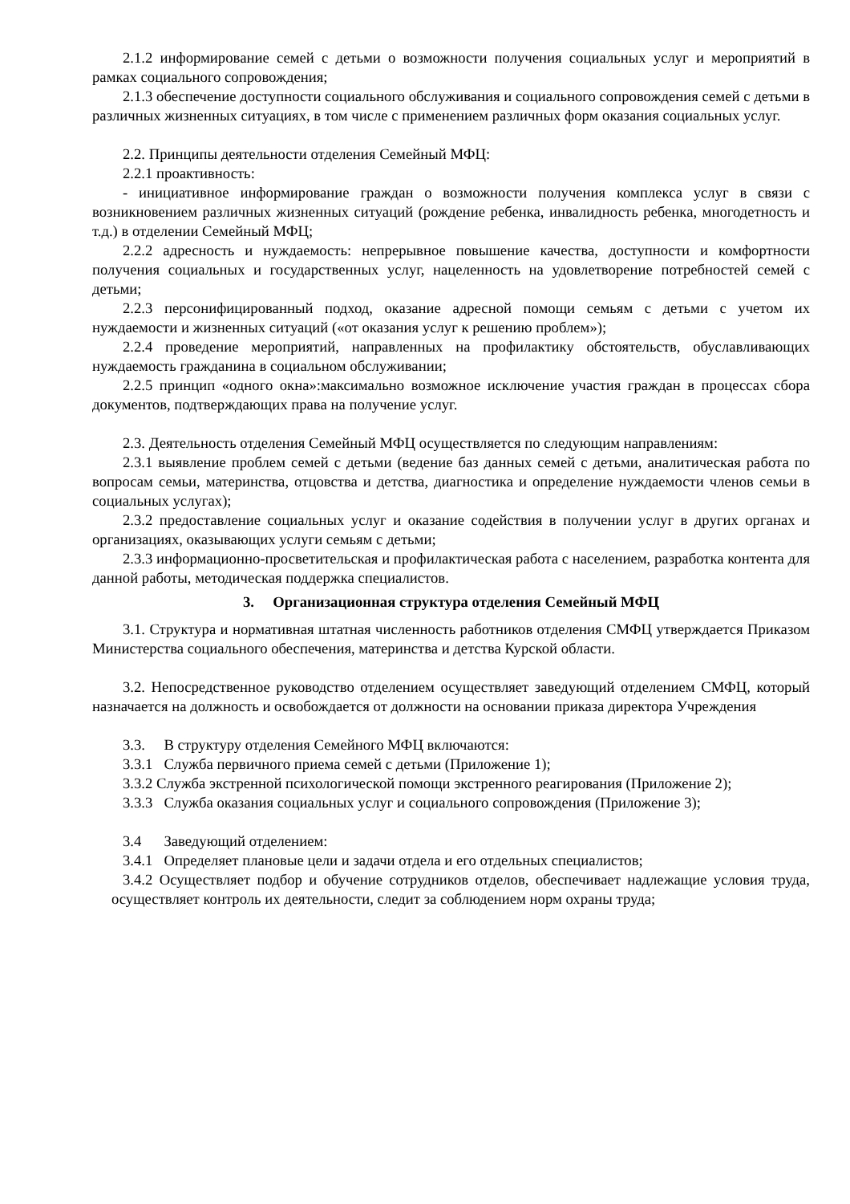2.1.2 информирование семей с детьми о возможности получения социальных услуг и мероприятий в рамках социального сопровождения;
2.1.3 обеспечение доступности социального обслуживания и социального сопровождения семей с детьми в различных жизненных ситуациях, в том числе с применением различных форм оказания социальных услуг.
2.2. Принципы деятельности отделения Семейный МФЦ:
2.2.1 проактивность:
- инициативное информирование граждан о возможности получения комплекса услуг в связи с возникновением различных жизненных ситуаций (рождение ребенка, инвалидность ребенка, многодетность и т.д.) в отделении Семейный МФЦ;
2.2.2 адресность и нуждаемость: непрерывное повышение качества, доступности и комфортности получения социальных и государственных услуг, нацеленность на удовлетворение потребностей семей с детьми;
2.2.3 персонифицированный подход, оказание адресной помощи семьям с детьми с учетом их нуждаемости и жизненных ситуаций («от оказания услуг к решению проблем»);
2.2.4 проведение мероприятий, направленных на профилактику обстоятельств, обуславливающих нуждаемость гражданина в социальном обслуживании;
2.2.5 принцип «одного окна»:максимально возможное исключение участия граждан в процессах сбора документов, подтверждающих права на получение услуг.
2.3. Деятельность отделения Семейный МФЦ осуществляется по следующим направлениям:
2.3.1 выявление проблем семей с детьми (ведение баз данных семей с детьми, аналитическая работа по вопросам семьи, материнства, отцовства и детства, диагностика и определение нуждаемости членов семьи в социальных услугах);
2.3.2 предоставление социальных услуг и оказание содействия в получении услуг в других органах и организациях, оказывающих услуги семьям с детьми;
2.3.3 информационно-просветительская и профилактическая работа с населением, разработка контента для данной работы, методическая поддержка специалистов.
3. Организационная структура отделения Семейный МФЦ
3.1. Структура и нормативная штатная численность работников отделения СМФЦ утверждается Приказом Министерства социального обеспечения, материнства и детства Курской области.
3.2. Непосредственное руководство отделением осуществляет заведующий отделением СМФЦ, который назначается на должность и освобождается от должности на основании приказа директора Учреждения
3.3. В структуру отделения Семейного МФЦ включаются:
3.3.1 Служба первичного приема семей с детьми (Приложение 1);
3.3.2 Служба экстренной психологической помощи экстренного реагирования (Приложение 2);
3.3.3 Служба оказания социальных услуг и социального сопровождения (Приложение 3);
3.4 Заведующий отделением:
3.4.1 Определяет плановые цели и задачи отдела и его отдельных специалистов;
3.4.2 Осуществляет подбор и обучение сотрудников отделов, обеспечивает надлежащие условия труда, осуществляет контроль их деятельности, следит за соблюдением норм охраны труда;